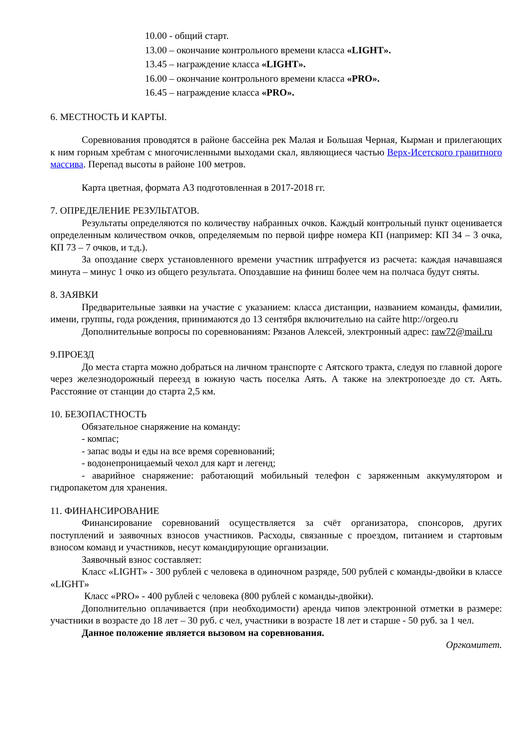10.00 - общий старт.
13.00 – окончание контрольного времени класса «LIGHT».
13.45 – награждение класса «LIGHT».
16.00 – окончание контрольного времени класса «PRO».
16.45 – награждение класса «PRO».
6. МЕСТНОСТЬ И КАРТЫ.
Соревнования проводятся в районе бассейна рек Малая и Большая Черная, Кырман и прилегающих к ним горным хребтам с многочисленными выходами скал, являющиеся частью Верх-Исетского гранитного массива. Перепад высоты в районе 100 метров.
Карта цветная, формата А3 подготовленная в 2017-2018 гг.
7. ОПРЕДЕЛЕНИЕ РЕЗУЛЬТАТОВ.
Результаты определяются по количеству набранных очков. Каждый контрольный пункт оценивается определенным количеством очков, определяемым по первой цифре номера КП (например: КП 34 – 3 очка, КП 73 – 7 очков, и т.д.).
За опоздание сверх установленного времени участник штрафуется из расчета: каждая начавшаяся минута – минус 1 очко из общего результата. Опоздавшие на финиш более чем на полчаса будут сняты.
8. ЗАЯВКИ
Предварительные заявки на участие с указанием: класса дистанции, названием команды, фамилии, имени, группы, года рождения, принимаются до 13 сентября включительно на сайте http://orgeo.ru
Дополнительные вопросы по соревнованиям: Рязанов Алексей, электронный адрес: raw72@mail.ru
9.ПРОЕЗД
До места старта можно добраться на личном транспорте с Аятского тракта, следуя по главной дороге через железнодорожный переезд в южную часть поселка Аять. А также на электропоезде до ст. Аять. Расстояние от станции до старта 2,5 км.
10. БЕЗОПАСТНОСТЬ
Обязательное снаряжение на команду:
- компас;
- запас воды и еды на все время соревнований;
- водонепроницаемый чехол для карт и легенд;
- аварийное снаряжение: работающий мобильный телефон с заряженным аккумулятором и гидропакетом для хранения.
11. ФИНАНСИРОВАНИЕ
Финансирование соревнований осуществляется за счёт организатора, спонсоров, других поступлений и заявочных взносов участников. Расходы, связанные с проездом, питанием и стартовым взносом команд и участников, несут командирующие организации.
Заявочный взнос составляет:
Класс «LIGHT» - 300 рублей с человека в одиночном разряде, 500 рублей с команды-двойки в классе «LIGHT»
Класс «PRO» - 400 рублей с человека (800 рублей с команды-двойки).
Дополнительно оплачивается (при необходимости) аренда чипов электронной отметки в размере: участники в возрасте до 18 лет – 30 руб. с чел, участники в возрасте 18 лет и старше - 50 руб. за 1 чел.
Данное положение является вызовом на соревнования.
Оргкомитет.